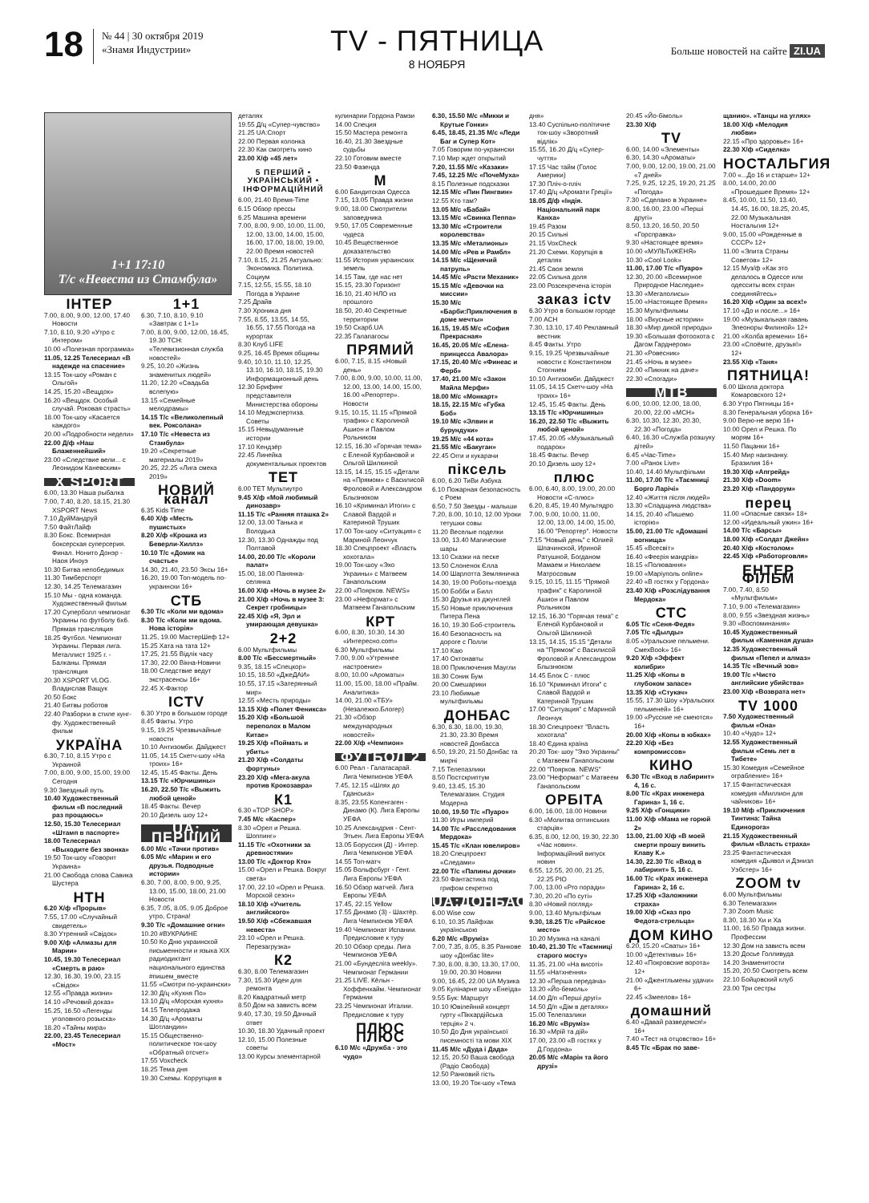18
№ 44 | 30 октября 2019
«Знамя Индустрии»
TV - ПЯТНИЦА
8 НОЯБРЯ
Больше новостей на сайте ZI.UA
1+1 17:10
Т/с «Невеста из Стамбула»
ІНТЕР
7.00, 8.00, 9.00, 12.00, 17.40 Новости
7.10, 8.10, 9.20 «Утро с Интером»
10.00 «Полезная программа»
11.05, 12.25 Телесериал «В надежде на спасение»
13.15 Ток-шоу «Роман с Ольгой»
14.25, 15.20 «Вещдок»
16.20 «Вещдок. Особый случай. Роковая страсть»
18.00 Ток-шоу «Касается каждого»
20.00 «Подробности недели»
22.00 Д/ф «Наш Блаженнейший»
23.00 «Следствие вели... с Леонидом Каневским»
X SPORT
6.00, 13.30 Наша рыбалка
7.00, 7.40, 8.20, 18.15, 21.30 XSPORT News
7.10 ДуйМандруй
7.50 ФайтЛайф
8.30 Бокс. Всемирная боксерская суперсерия. Финал. Нонито Донэр - Наоя Иноуэ
10.30 Битва непобедимых
11.30 Тимберспорт
12.30, 14.25 Телемагазин
15.10 Мы - одна команда. Художественный фильм
17.20 Суперболл чемпионат Украины по футболу 6х6. Прямая трансляция
18.25 Футбол. Чемпионат Украины. Первая лига. Металлист 1925 г. - Балканы. Прямая трансляция
20.30 XSPORT VLOG. Владислав Ващук
20.50 Бокс
21.40 Битвы роботов
22.40 Разборки в стиле кунг-фу. Художественный фильм
УКРАЇНА
6.30, 7.10, 8.15 Утро с Украиной
7.00, 8.00, 9.00, 15.00, 19.00 Сегодня
9.30 Звездный путь
10.40 Художественный фильм «В последний раз прощаюсь»
12.50, 15.30 Телесериал «Штамп в паспорте»
18.00 Телесериал «Выходите без звонка»
19.50 Ток-шоу «Говорит Украина»
21.00 Свобода слова Савика Шустера
НТН
6.20 Х/ф «Прорыв»
7.55, 17.00 «Случайный свидетель»
8.30 Утренний «Свідок»
9.00 Х/ф «Алмазы для Марии»
10.45, 19.30 Телесериал «Смерть в раю»
12.30, 16.30, 19.00, 23.15 «Свідок»
12.55 «Правда жизни»
14.10 «Речовий доказ»
15.25, 16.50 «Легенды уголовного розыска»
18.20 «Тайны мира»
22.00, 23.45 Телесериал «Мост»
1+1
6.30, 7.10, 8.10, 9.10 «Завтрак с 1+1»
7.00, 8.00, 9.00, 12.00, 16.45, 19.30 ТСН: «Телевизионная служба новостей»
9.25, 10.20 «Жизнь знаменитых людей»
11.20, 12.20 «Свадьба вслепую»
13.15 «Семейные мелодрамы»
14.15 Т/с «Великолепный век. Роксолана»
17.10 Т/с «Невеста из Стамбула»
19.20 «Секретные материалы 2019»
20.25, 22.25 «Лига смеха 2019»
НОВИЙ канал
6.35 Kids Time
6.40 Х/ф «Месть пушистых»
8.20 Х/ф «Крошка из Беверли-Хиллз»
10.10 Т/с «Домик на счастье»
14.30, 21.40, 23.50 Эксы 16+
16.20, 19.00 Топ-модель по-украински 16+
СТБ
6.30 Т/с «Коли ми вдома»
8.30 Т/с «Коли ми вдома. Нова історія»
11.25, 19.00 МастерШеф 12+
15.25 Хата на тата 12+
17.25, 21.55 Відлік часу
17.30, 22.00 Вікна-Новини
18.00 Следствие ведут экстрасенсы 16+
22.45 Х-Фактор
ICTV
6.30 Утро в большом городе
8.45 Факты. Утро
9.15, 19.25 Чрезвычайные новости
10.10 Антизомби. Дайджест
11.05, 14.15 Скетч-шоу «На троих» 16+
12.45, 15.45 Факты. День
13.15 Т/с «Юрчишины»
16.20, 22.50 Т/с «Выжить любой ценой»
18.45 Факты. Вечер
20.10 Дизель шоу 12+
UA: ПЕРШИЙ
6.00 М/с «Тачки против»
6.05 М/с «Марин и его друзья. Подводные истории»
6.30, 7.00, 8.00, 9.00, 9.25, 13.00, 15.00, 18.00, 21.00 Новости
6.35, 7.05, 8.05, 9.05 Доброе утро, Страна!
9.30 Т/с «Домашние огни»
10.20 #ВУКРАИНЕ
10.50 Ко Дню украинской письменности и языка XIX радиодиктант национального единства #пишем_вместе
11.55 «Смотри по-украински»
12.30 Д/ц «Кухня По»
13.10 Д/ц «Морская кухня»
14.15 Телепродажа
14.30 Д/ц «Ароматы Шотландии»
15.15 Общественно-политическое ток-шоу «Обратный отсчет»
17.55 Voxcheck
18.25 Тема дня
19.30 Схемы. Коррупция в
деталях
19.55 Д/ц «Супер-чувство»
21.25 UA:Спорт
22.00 Первая колонка
22.30 Как смотреть кино
23.00 Х/ф «45 лет»
5 ПЕРШИЙ • УКРАЇНСЬКИЙ • ІНФОРМАЦІЙНИЙ
6.00, 21.40 Время-Time
6.15 Обзор прессы
6.25 Машина времени
7.00, 8.00, 9.00, 10.00, 11.00, 12.00, 13.00, 14.00, 15.00, 16.00, 17.00, 18.00, 19.00, 22.00 Время новостей
7.10, 8.15, 21.25 Актуально: Экономика. Политика. Социум
7.15, 12.55, 15.55, 18.10 Погода в Украине
7.25 Драйв
7.30 Хроника дня
7.55, 8.55, 13.55, 14.55, 16.55, 17.55 Погода на курортах
8.30 Клуб LIFE
9.25, 16.45 Время общины
9.40, 10.10, 11.10, 12.25, 13.10, 16.10, 18.15, 19.30 Информационный день
12.30 Брифинг представителя Министерства обороны
14.10 Медэкспертиза. Советы
15.15 Невыдуманные истории
17.10 Кендзёр
22.45 Линейка документальных проектов
ТЕТ
6.00 ТЕТ Мультиутро
9.45 Х/ф «Мой любимый динозавр»
11.15 Т/с «Ранняя пташка 2»
12.00, 13.00 Танька и Володька
12.30, 13.30 Однажды под Полтавой
14.00, 20.00 Т/с «Короли палат»
15.00, 18.00 Панянка-селянка
16.00 Х/ф «Ночь в музее 2»
21.00 Х/ф «Ночь в музее 3: Секрет гробницы»
22.45 Х/ф «Я, Эрл и умирающая девушка»
2+2
6.00 Мультфильмы
8.00 Т/с «Бессмертный»
9.35, 18.15 «Спецкор»
10.15, 18.50 «ДжеДАИ»
10.55, 17.15 «Затерянный мир»
12.55 «Месть природы»
13.15 Х/ф «Полет Феникса»
15.20 Х/ф «Большой переполох в Малом Китае»
19.25 Х/ф «Поймать и убить»
21.20 Х/ф «Солдаты фортуны»
23.20 Х/ф «Мега-акула против Крокозавра»
К1
6.30 «TOP SHOP»
7.45 М/с «Каспер»
8.30 «Орел и Решка. Шоппинг»
11.15 Т/с «Охотники за древностями»
13.00 Т/с «Доктор Кто»
15.00 «Орел и Решка. Вокруг света»
17.00, 22.10 «Орел и Решка. Морской сезон»
18.10 Х/ф «Учитель английского»
19.50 Х/ф «Сбежавшая невеста»
23.10 «Орел и Решка. Перезагрузка»
К2
6.30, 8.00 Телемагазин
7.30, 15.30 Идеи для ремонта
8.20 Квадратный метр
8.50 Дом на зависть всем
9.40, 17.30, 19.50 Дачный ответ
10.30, 18.30 Удачный проект
12.10, 15.00 Полезные советы
13.00 Курсы элементарной
кулинарии Гордона Рамзи
14.00 Специя
15.50 Мастера ремонта
16.40, 21.30 Звездные судьбы
22.10 Готовим вместе
23.50 Фазенда
М
6.00 Бандитская Одесса
7.15, 13.05 Правда жизни
9.00, 18.00 Смотрители заповедника
9.50, 17.05 Современные чудеса
10.45 Вещественное доказательство
11.55 История украинских земель
14.15 Там, где нас нет
15.15, 23.30 Горизонт
16.10, 21.40 НЛО из прошлого
18.50, 20.40 Секретные территории
19.50 Скарб.UA
22.35 Галапагосы
ПРЯМИЙ
6.00, 7.15, 8.15 «Новый день»
7.00, 8.00, 9.00, 10.00, 11.00, 12.00, 13.00, 14.00, 15.00, 16.00 «Репортер». Новости
9.15, 10.15, 11.15 «Прямой трафик» с Каролиной Ашион и Павлом Рольником
12.15, 16.30 «Горячая тема» с Еленой Курбановой и Ольгой Шилкиной
13.15, 14.15, 15.15 «Детали на «Прямом» с Василисой Фроловой и Александром Блызнюком
16.10 «Криминал Итоги» с Славой Вардой и Катериной Трушик
17.00 Ток-шоу «Ситуация» с Мариной Леончук
18.30 Спецпроект «Власть хохотала»
19.00 Ток-шоу «Эхо Украины» с Матвеем Ганапольским
22.00 «Поярков. NEWS»
23.00 «Неформат» с Матвеем Ганапольским
КРТ
6.00, 8.30, 10.30, 14.30 «Интересно.com»
6.30 Мультфильмы
7.00, 9.00 «Утреннее настроение»
8.00, 10.00 «Ароматы»
11.00, 15.00, 18.00 «Прайм. Аналитика»
14.00, 21.00 «ТБУ» (Незалежко.Блогер)
21.30 «Обзор международных новостей»
22.00 Х/ф «Чемпион»
ФУТБОЛ 2
6.00 Реал - Галатасарай. Лига Чемпионов УЕФА
7.45, 12.15 «Шлях до Гданська»
8.35, 23.55 Копенгаген - Динамо (К). Лига Европы УЕФА
10.25 Александрия - Сент-Этьен. Лига Европы УЕФА
13.05 Боруссия (Д) - Интер. Лига Чемпионов УЕФА
14.55 Топ-матч
15.05 Вольфсбург - Гент. Лига Европы УЕФА
16.50 Обзор матчей. Лига Европы УЕФА
17.45, 22.15 Yellow
17.55 Динамо (З) - Шахтёр. Лига Чемпионов УЕФА
19.40 Чемпионат Испании. Предисловие к туру
20.10 Обзор среды. Лига Чемпионов УЕФА
21.00 «Бундеслiга weekly». Чемпионат Германии
21.25 LIVE. Кёльн - Хоффенхайм. Чемпионат Германии
23.25 Чемпионат Италии. Предисловие к туру
ПЛЮС ПЛЮС
6.10 М/с «Дружба - это чудо»
6.30, 15.50 М/с «Микки и Крутые Гонки»
6.45, 18.45, 21.35 М/с «Леди Баг и Супер Кот»
7.05 Говорим по-украински
7.10 Мир ждет открытий
7.20, 11.55 М/с «Казаки»
7.45, 12.25 М/с «ПочеМуха»
8.15 Полезные подсказки
12.15 М/с «Пин Пингвин»
12.55 Кто там?
13.05 М/с «Бабай»
13.15 М/с «Свинка Пеппа»
13.30 М/с «Строители королевства»
13.35 М/с «Металионы»
14.00 М/с «Рев и Рамбл»
14.15 М/с «Щенячий патруль»
14.45 М/с «Расти Механик»
15.15 М/с «Девочки на миссии»
15.30 М/с «Барби:Приключения в доме мечты»
16.15, 19.45 М/с «София Прекрасная»
16.45, 20.05 М/с «Елена-принцесса Авалора»
17.15, 20.40 М/с «Финеас и Ферб»
17.40, 21.00 М/с «Закон Майла Мерфи»
18.00 М/с «Монкарт»
18.15, 22.15 М/с «Губка Боб»
19.10 М/с «Элвин и бурундуки»
19.25 М/с «44 кота»
21.55 М/с «Бакуган»
22.45 Огги и кукарачи
піксель
6.00, 6.20 ТиВи Азбука
6.10 Пожарная безопасность с Роем
6.50, 7.50 Звезды - малыши
7.20, 8.00, 10.10, 12.00 Уроки тетушки совы
11.20 Веселые поделки
13.00, 13.40 Магические шары
13.10 Сказки на песке
13.50 Слоненок Єлла
14.00 Шарлотта Земляничка
14.30, 19.00 Роботы-поезда
15.00 Бобби и Билл
15.30 Друзья из джунглей
15.50 Новые приключения Питера Пена
16.10, 19.30 Боб-строитель
16.40 Безопасность на дороге с Полли
17.10 Каю
17.40 Октонавты
18.00 Приключения Маугли
18.30 Соник Бум
20.00 Смешарики
23.10 Любимые мультфильмы
ДОНБАС
6.30, 8.30, 18.00, 19.30, 21.30, 23.30 Время новостей Донбасса
6.50, 19.20, 21.50 Донбас та мирні
7.15 Телепазлики
8.50 Постскриптум
9.40, 13.45, 15.30 Телемагазин. Студия Модерна
10.00, 19.50 Т/с «Пуаро»
11.30 Игры империй
14.00 Т/с «Расследования Мердока»
15.45 Т/с «Клан ювелиров»
18.20 Спецпроект «Следами»
22.00 Т/с «Папины дочки»
23.50 Фантастика под грифом секретно
UA:ДОНБАС
6.00 Wise cow
6.10, 10.35 Лайфхак українською
6.20 М/с «Вруміз»
7.00, 7.35, 8.05, 8.35 Ранкове шоу «Донбас lite»
7.30, 8.00, 8.30, 13.30, 17.00, 19.00, 20.30 Новини
9.00, 16.45, 22.00 UA Музика
9.05 Кулінарне шоу «Енеїда»
9.55 Бук: Маршрут
10.10 Ювілейний концерт гурту «Піккардійська терція» 2 ч.
10.50 До Дня української писемності та мови XIX
11.45 М/с «Дуда і Дада»
12.15, 20.50 Ваша свобода (Радіо Свобода)
12.50 Ранковий гість
13.00, 19.20 Ток-шоу «Тема
дня»
13.40 Суспільно-політичне ток-шоу «Зворотний відлік»
15.55, 16.20 Д/ц «Супер-чуття»
17.15 Час тайм (Голос Америки)
17.30 Пліч-о-пліч
17.40 Д/ц «Аромати Греції»
18.05 Д/ф «Індія. Національний парк Канха»
19.45 Разом
20.15 Сильні
21.15 VoxCheck
21.20 Схеми. Корупція в деталях
21.45 Своя земля
22.05 Сильна доля
23.00 Розсекречена історія
заказ ictv
6.30 Утро в большом городе
7.00 АСН
7.30, 13.10, 17.40 Рекламный вестник
8.45 Факты. Утро
9.15, 19.25 Чрезвычайные новости с Константином Стогнием
10.10 Антизомби. Дайджест
11.05, 14.15 Скетч-шоу «На троих» 16+
12.45, 15.45 Факты. День
13.15 Т/с «Юрчишины»
16.20, 22.50 Т/с «Выжить любой ценой»
17.45, 20.05 «Музыкальный подарок»
18.45 Факты. Вечер
20.10 Дизель шоу 12+
плюс
6.00, 6.40, 8.00, 19.00, 20.00 Новости «С-плюс»
6.20, 8.45, 19.40 Мультядро
7.00, 9.00, 10.00, 11.00, 12.00, 13.00, 14.00, 15.00, 16.00 "Репортер". Новости
7.15 "Новый день" с Юлией Шпачинской, Ириной Ратушной, Богданом Мамаем и Николаем Матросовым
9.15, 10.15, 11.15 "Прямой трафик" с Каролиной Ашион и Павлом Рольником
12.15, 16.30 "Горячая тема" с Еленой Курбановой и Ольгой Шилкиной
13.15, 14.15, 15.15 "Детали на "Прямом" с Василисой Фроловой и Александром Блызнюком
14.45 Блок С - плюс
16.10 "Криминал Итоги" с Славой Вардой и Катериной Трушик
17.00 "Ситуация" с Мариной Леончук
18.30 Спецпроект "Власть хохотала"
18.40 Єдина країна
20.20 Ток- шоу "Эхо Украины" с Матвеем Ганапольским
22.00 "Поярков. NEWS"
23.00 "Неформат" с Матвеем Ганапольским
ОРБІТА
6.00, 16.00, 18.00 Новини
6.30 «Молитва оптинських старців»
6.35, 8.00, 12.00, 19.30, 22.30 «Час новин». Інформаційний випуск новин
6.55, 12.55, 20.00, 21.25, 22.25 PIO
7.00, 13.00 «Pro поради»
7.30, 20.20 «По суті»
8.30 «Новий погляд»
9.00, 13.40 Мультфільм
9.30, 18.25 Т/с «Райское место»
10.20 Музика на каналі
10.40, 21.30 Т/с «Таємниці старого мосту»
11.35, 21.00 «На висоті»
11.55 «Натхнення»
12.30 «Перша передача»
13.20 «Йо-бемоль»
14.00 Д/п «Перші другі»
14.50 Д/п «Дім в деталях»
15.00 Телепазлики
16.20 М/с «Вруміз»
16.30 «Мрій та дій»
17.00, 23.00 «В гостях у Д.Гордона»
20.05 М/с «Марін та його друзі»
20.45 «Йо-бімоль»
23.30 Х/ф
TV
6.00, 14.00 «Элементы»
6.30, 14.30 «Ароматы»
7.00, 9.00, 12.00, 19.00, 21.00 «7 дней»
7.25, 9.25, 12.25, 19.20, 21.25 «Погода»
7.30 «Сделано в Украине»
8.00, 16.00, 23.00 «Перші другі»
8.50, 13.20, 16.50, 20.50 «Горсправка»
9.30 «Настоящее время»
10.00 «МУЛЬТиЖЕНЯ»
10.30 «Cool Look»
11.00, 17.00 Т/с «Пуаро»
12.30, 20.00 «Всемирное Природное Наследие»
13.30 «Мегаполисы»
15.00 «Настоящее Время»
15.30 Мультфильмы
18.00 «Вкусные истории»
18.30 «Мир дикой природы»
19.30 «Большая фотоохота с Дагом Гарднером»
21.30 «Ровесник»
21.45 «Ночь в музее»
22.00 «Пикник на даче»
22.30 «Спогади»
МТВ
6.00, 10.00, 12.00, 18.00, 20.00, 22.00 «МСН»
6.30, 10.30, 12.30, 20.30, 22.30 «Погода»
6.40, 16.30 «Служба розшуку дітей»
6.45 «Час-Time»
7.00 «Ранок Live»
10.40, 14.40 Мультфільми
11.00, 17.00 Т/с «Таємниці Борго Ларічі»
12.40 «Життя після людей»
13.30 «Спадщина людства»
14.15, 20.40 «Пишемо історію»
15.00, 21.00 Т/с «Домашні вогнища»
15.45 «Всесвіт»
16.40 «Феєрія мандрів»
18.15 «Полювання»
19.00 «Маріуполь online»
22.40 «В гостях у Гордона»
23.40 Х/ф «Розслідування Мердока»
СТС
6.05 Т/с «Сеня-Федя»
7.05 Т/с «Дылды»
8.05 «Уральские пельмени. СмехBook» 16+
9.20 Х/ф «Эффект колибри»
11.25 Х/ф «Копы в глубоком запасе»
13.35 Х/ф «Стукач»
15.55, 17.30 Шоу «Уральских пельменей» 16+
19.00 «Русские не смеются» 16+
20.00 Х/ф «Копы в юбках»
22.20 Х/ф «Без компромиссов»
КИНО
6.30 Т/с «Вход в лабиринт» 4, 16 с.
8.00 Т/с «Крах инженера Гарина» 1, 16 с.
9.25 Х/ф «Гонщики»
11.00 Х/ф «Мама не горюй 2»
13.00, 21.00 Х/ф «В моей смерти прошу винить Клаву К.»
14.30, 22.30 Т/с «Вход в лабиринт» 5, 16 с.
16.00 Т/с «Крах инженера Гарина» 2, 16 с.
17.25 Х/ф «Заложники страха»
19.00 Х/ф «Сказ про Федота-стрельца»
ДОМ КИНО
6.20, 15.20 «Сваты» 16+
10.00 «Детективы» 16+
12.40 «Покровские ворота» 12+
21.00 «Джентльмены удачи» 6+
22.45 «Змеелов» 16+
домашний
6.40 «Давай разведемся!» 16+
7.40 «Тест на отцовство» 16+
8.45 Т/с «Брак по заве-
щанию». «Танцы на углях»
18.00 Х/ф «Мелодия любви»
22.15 «Про здоровье» 16+
22.30 Х/ф «Сиделка»
НОСТАЛЬГИЯ
7.00 «...До 16 и старше» 12+
8.00, 14.00, 20.00 «Прошедшее Время» 12+
8.45, 10.00, 11.50, 13.40, 14.45, 16.00, 18.25, 20.45, 22.00 Музыкальная Ностальгия 12+
9.00, 15.00 «Рожденные в СССР» 12+
11.00 «Элита Страны Советов» 12+
12.15 Муз/ф «Как это делалось в Одессе или одесситы всех стран соединяйтесь»
16.20 Х/ф «Один за всех!»
17.10 «До и после...» 16+
19.00 «Музыкальная гавань Элеоноры Филиной» 12+
21.00 «Колба времени» 16+
23.00 «Споёмте, друзья!» 12+
23.55 Х/ф «Таня»
ПЯТНИЦА!
6.00 Школа доктора Комаровского 12+
6.30 Утро Пятницы 16+
8.30 Генеральная уборка 16+
9.00 Верю-не верю 16+
10.00 Орел и Решка. По морям 16+
11.50 Пацанки 16+
15.40 Мир наизнанку. Бразилия 16+
19.30 Х/ф «Апгрейд»
21.30 Х/ф «Doom»
23.20 Х/ф «Пандорум»
перец
11.00 «Опасные связи» 18+
12.00 «Идеальный ужин» 16+
14.00 Т/с «Барсы»
18.00 Х/ф «Солдат Джейн»
20.40 Х/ф «Костолом»
22.45 Х/ф «Работорговля»
ЕНТЕР ФІЛЬМ
7.00, 7.40, 8.50 «Мультфильм»
7.10, 9.00 «Телемагазин»
8.00, 9.55 «Звездная жизнь»
9.30 «Воспоминания»
10.45 Художественный фильм «Каменная душа»
12.35 Художественный фильм «Пепел и алмаз»
14.35 Т/с «Вечный зов»
19.00 Т/с «Чисто английские убийства»
23.00 Х/ф «Возврата нет»
TV 1000
7.50 Художественный фильм «Она»
10.40 «Чудо» 12+
12.55 Художественный фильм «Семь лет в Тибете»
15.30 Комедия «Семейное ограбление» 16+
17.15 Фантастическая комедия «Миллион для чайников» 16+
19.10 М/ф «Приключения Тинтина: Тайна Единорога»
21.15 Художественный фильм «Власть страха»
23.25 Фантастическая комедия «Дьявол и Дэнизл Уэбстер» 16+
ZOOM tv
6.00 Мультфильмы
6.30 Телемагазин
7.30 Zoom Music
8.30, 18.30 Хи и Ха
11.00, 16.50 Правда жизни. Профессии
12.30 Дом на зависть всем
13.20 Досье Голливуда
14.20 Знаменитости
15.20, 20.50 Смотреть всем
22.10 Бойцовский клуб
23.00 Три сестры